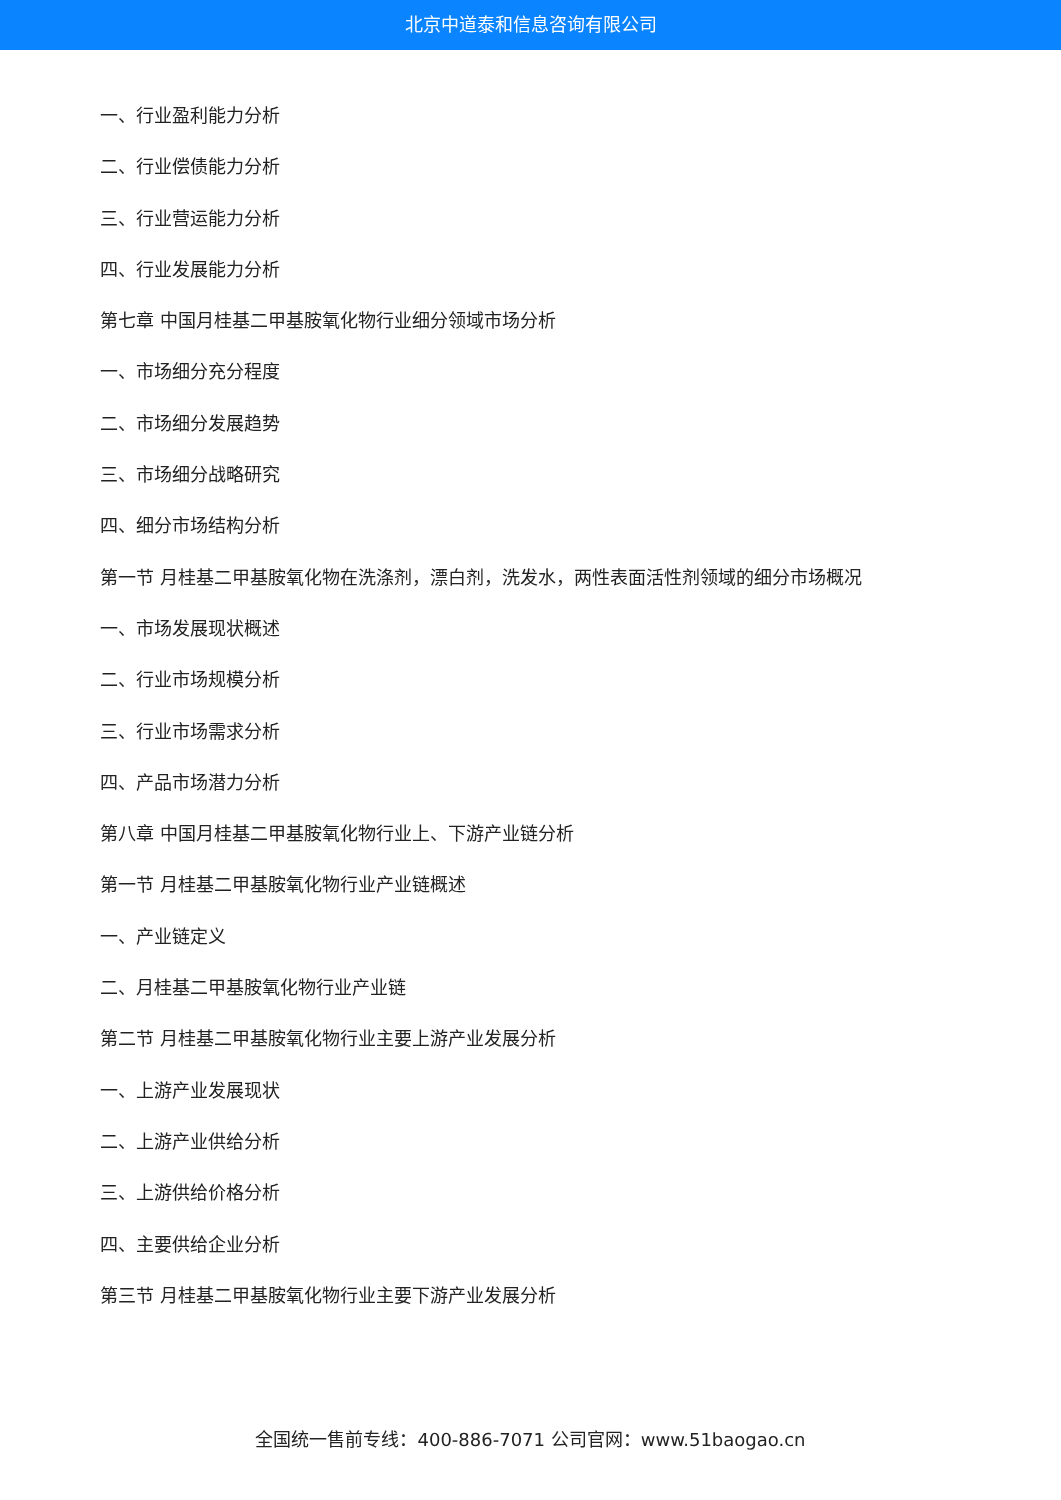北京中道泰和信息咨询有限公司
一、行业盈利能力分析
二、行业偿债能力分析
三、行业营运能力分析
四、行业发展能力分析
第七章 中国月桂基二甲基胺氧化物行业细分领域市场分析
一、市场细分充分程度
二、市场细分发展趋势
三、市场细分战略研究
四、细分市场结构分析
第一节 月桂基二甲基胺氧化物在洗涤剂，漂白剂，洗发水，两性表面活性剂领域的细分市场概况
一、市场发展现状概述
二、行业市场规模分析
三、行业市场需求分析
四、产品市场潜力分析
第八章 中国月桂基二甲基胺氧化物行业上、下游产业链分析
第一节 月桂基二甲基胺氧化物行业产业链概述
一、产业链定义
二、月桂基二甲基胺氧化物行业产业链
第二节 月桂基二甲基胺氧化物行业主要上游产业发展分析
一、上游产业发展现状
二、上游产业供给分析
三、上游供给价格分析
四、主要供给企业分析
第三节 月桂基二甲基胺氧化物行业主要下游产业发展分析
全国统一售前专线：400-886-7071 公司官网：www.51baogao.cn